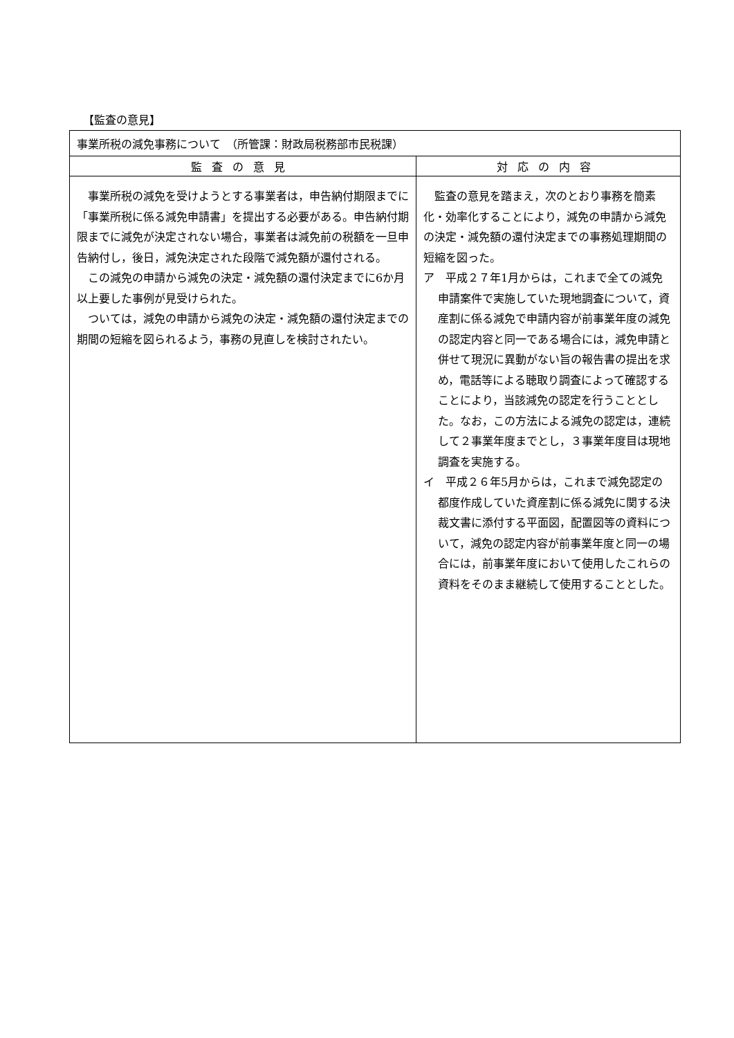【監査の意見】
| 事業所税の減免事務について （所管課：財政局税務部市民税課） | |
| --- | --- |
| 監査の意見 | 対応の内容 |
| 事業所税の減免を受けようとする事業者は，申告納付期限までに「事業所税に係る減免申請書」を提出する必要がある。申告納付期限までに減免が決定されない場合，事業者は減免前の税額を一旦申告納付し，後日，減免決定された段階で減免額が還付される。 この減免の申請から減免の決定・減免額の還付決定までに6か月以上要した事例が見受けられた。 ついては，減免の申請から減免の決定・減免額の還付決定までの期間の短縮を図られるよう，事務の見直しを検討されたい。 | 監査の意見を踏まえ，次のとおり事務を簡素化・効率化することにより，減免の申請から減免の決定・減免額の還付決定までの事務処理期間の短縮を図った。 ア 平成２７年1月からは，これまで全ての減免申請案件で実施していた現地調査について，資産割に係る減免で申請内容が前事業年度の減免の認定内容と同一である場合には，減免申請と併せて現況に異動がない旨の報告書の提出を求め，電話等による聴取り調査によって確認することにより，当該減免の認定を行うこととした。なお，この方法による減免の認定は，連続して２事業年度までとし，３事業年度目は現地調査を実施する。 イ 平成２６年5月からは，これまで減免認定の都度作成していた資産割に係る減免に関する決裁文書に添付する平面図，配置図等の資料について，減免の認定内容が前事業年度と同一の場合には，前事業年度において使用したこれらの資料をそのまま継続して使用することとした。 |